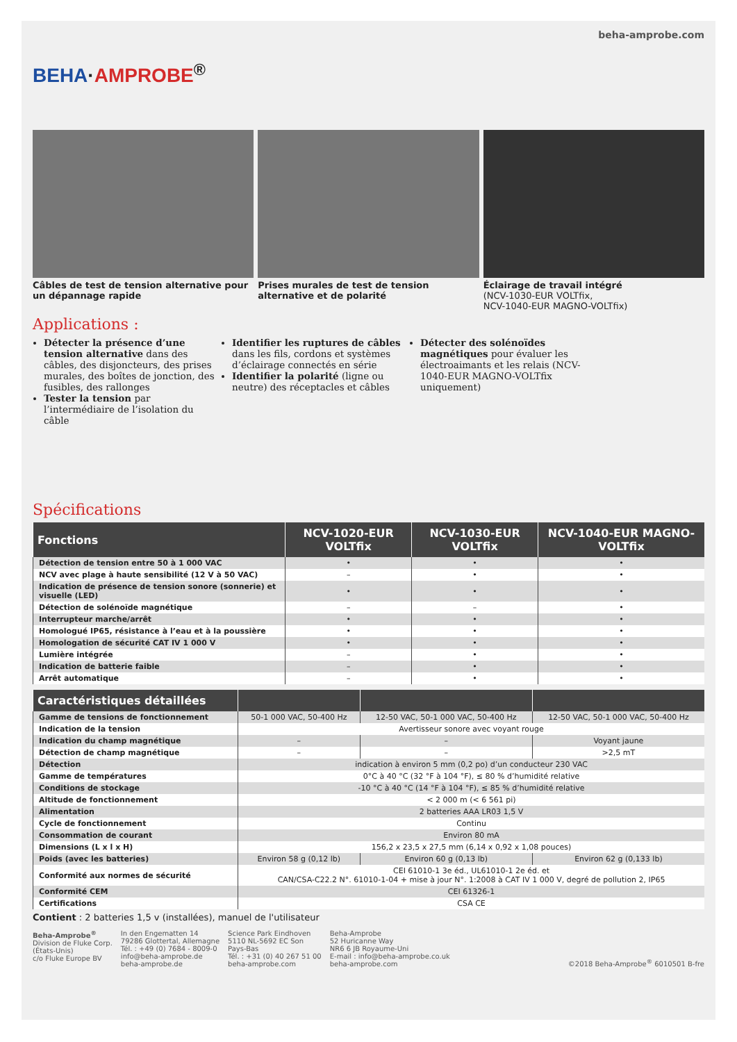BEHA·AMPROBE<sup>®</sup>
beha-amprobe.com
Câbles de test de tension alternative pour un dépannage rapide
Prises murales de test de tension alternative et de polarité
Éclairage de travail intégré
(NCV-1030-EUR VOLTfix,
NCV-1040-EUR MAGNO-VOLTfix)
Applications :
Détecter la présence d’une tension alternative dans des câbles, des disjoncteurs, des prises murales, des boîtes de jonction, des fusibles, des rallonges
Tester la tension par l’intermédiaire de l’isolation du câble
Identifier les ruptures de câbles dans les fils, cordons et systèmes d’éclairage connectés en série
Identifier la polarité (ligne ou neutre) des réceptacles et câbles
Détecter des solénoïdes magnétiques pour évaluer les électroaimants et les relais (NCV-1040-EUR MAGNO-VOLTfix uniquement)
Spécifications
| Fonctions | NCV-1020-EUR VOLTfix | NCV-1030-EUR VOLTfix | NCV-1040-EUR MAGNO-VOLTfix |
| --- | --- | --- | --- |
| Détection de tension entre 50 à 1 000 VAC | • | • | • |
| NCV avec plage à haute sensibilité (12 V à 50 VAC) | – | • | • |
| Indication de présence de tension sonore (sonnerie) et visuelle (LED) | • | • | • |
| Détection de solénoïde magnétique | – | – | • |
| Interrupteur marche/arrêt | • | • | • |
| Homologué IP65, résistance à l’eau et à la poussière | • | • | • |
| Homologation de sécurité CAT IV 1 000 V | • | • | • |
| Lumière intégrée | – | • | • |
| Indication de batterie faible | – | • | • |
| Arrêt automatique | – | • | • |
| Caractéristiques détaillées | | | |
| --- | --- | --- | --- |
| Gamme de tensions de fonctionnement | 50-1 000 VAC, 50-400 Hz | 12-50 VAC, 50-1 000 VAC, 50-400 Hz | 12-50 VAC, 50-1 000 VAC, 50-400 Hz |
| Indication de la tension | Avertisseur sonore avec voyant rouge | | |
| Indication du champ magnétique | – | – | Voyant jaune |
| Détection de champ magnétique | – | – | >2,5 mT |
| Détection | indication à environ 5 mm (0,2 po) d’un conducteur 230 VAC | | |
| Gamme de températures | 0°C à 40 °C (32 °F à 104 °F), ≤ 80 % d’humidité relative | | |
| Conditions de stockage | -10 °C à 40 °C (14 °F à 104 °F), ≤ 85 % d’humidité relative | | |
| Altitude de fonctionnement | < 2 000 m (< 6 561 pi) | | |
| Alimentation | 2 batteries AAA LR03 1,5 V | | |
| Cycle de fonctionnement | Continu | | |
| Consommation de courant | Environ 80 mA | | |
| Dimensions (L x l x H) | 156,2 x 23,5 x 27,5 mm (6,14 x 0,92 x 1,08 pouces) | | |
| Poids (avec les batteries) | Environ 58 g (0,12 lb) | Environ 60 g (0,13 lb) | Environ 62 g (0,133 lb) |
| Conformité aux normes de sécurité | CEI 61010-1 3e éd., UL61010-1 2e éd. et CAN/CSA-C22.2 N°. 61010-1-04 + mise à jour N°. 1:2008 à CAT IV 1 000 V, degré de pollution 2, IP65 | | |
| Conformité CEM | CEI 61326-1 | | |
| Certifications | CSA CE | | |
Contient : 2 batteries 1,5 v (installées), manuel de l'utilisateur
Beha-Amprobe<sup>®</sup>
Division de Fluke Corp.
(États-Unis)
c/o Fluke Europe BV
In den Engematten 14
79286 Glottertal, Allemagne
Tél. : +49 (0) 7684 - 8009-0
info@beha-amprobe.de
beha-amprobe.de
Science Park Eindhoven
5110 NL-5692 EC Son
Pays-Bas
Tél. : +31 (0) 40 267 51 00
beha-amprobe.com
Beha-Amprobe
52 Huricanne Way
NR6 6 JB Royaume-Uni
E-mail : info@beha-amprobe.co.uk
beha-amprobe.com
©2018 Beha-Amprobe<sup>®</sup> 6010501 B-fre